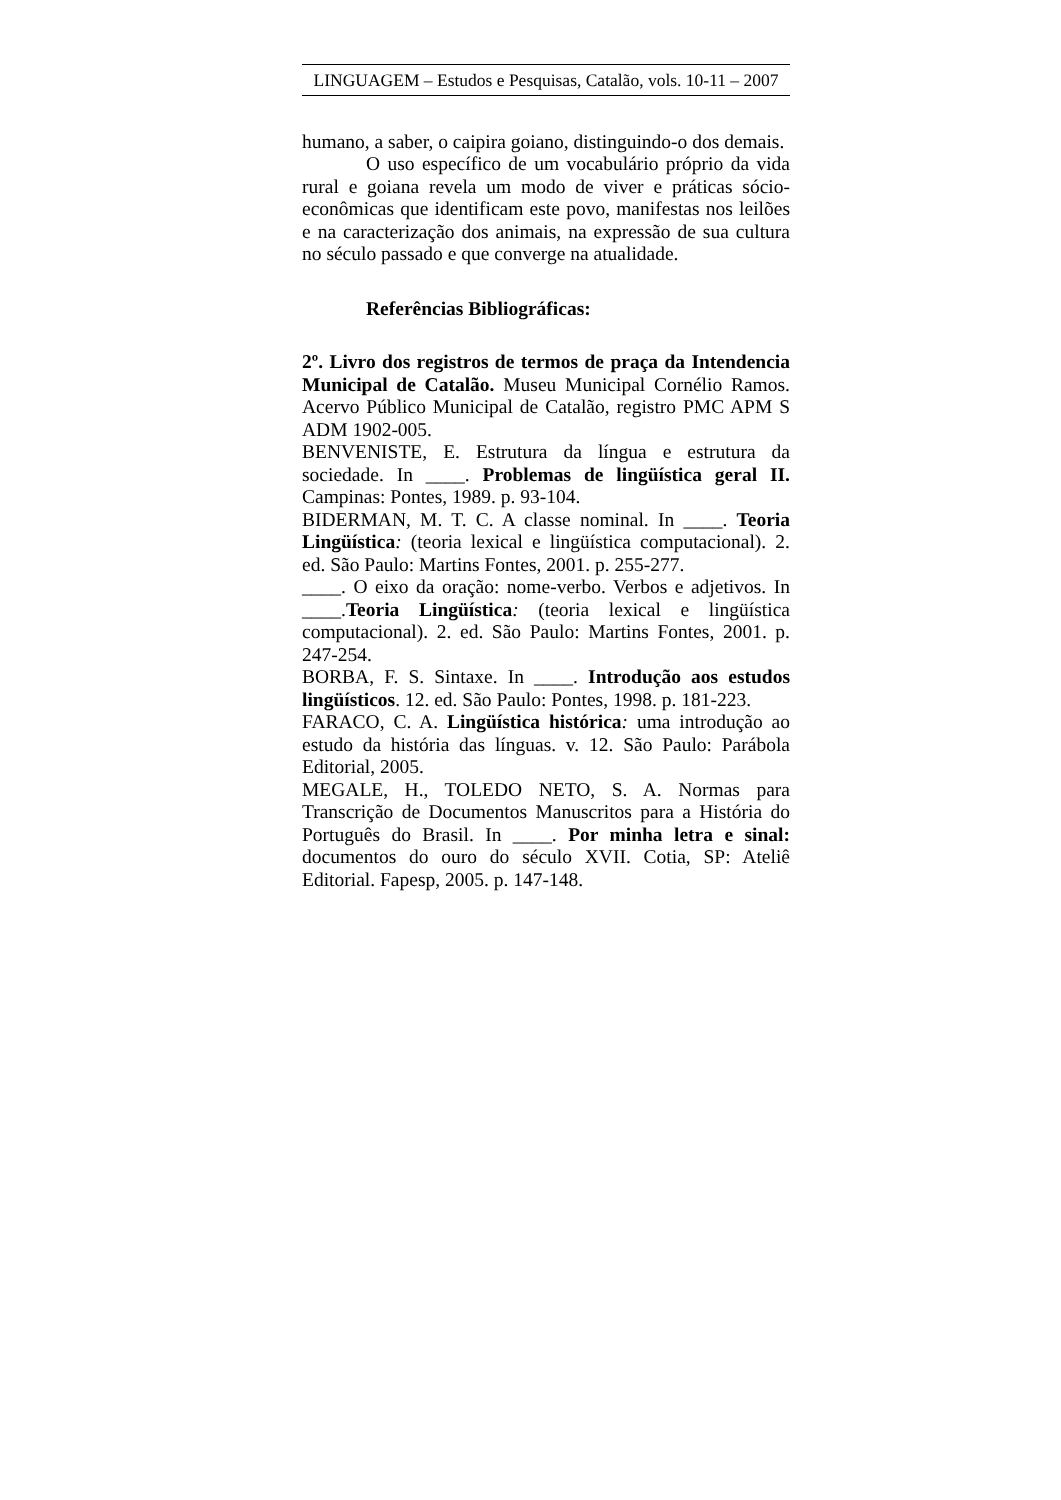LINGUAGEM – Estudos e Pesquisas, Catalão, vols. 10-11 – 2007
humano, a saber, o caipira goiano, distinguindo-o dos demais.
O uso específico de um vocabulário próprio da vida rural e goiana revela um modo de viver e práticas sócio-econômicas que identificam este povo, manifestas nos leilões e na caracterização dos animais, na expressão de sua cultura no século passado e que converge na atualidade.
Referências Bibliográficas:
2º. Livro dos registros de termos de praça da Intendencia Municipal de Catalão. Museu Municipal Cornélio Ramos. Acervo Público Municipal de Catalão, registro PMC APM S ADM 1902-005.
BENVENISTE, E. Estrutura da língua e estrutura da sociedade. In ____. Problemas de lingüística geral II. Campinas: Pontes, 1989. p. 93-104.
BIDERMAN, M. T. C. A classe nominal. In ____. Teoria Lingüística: (teoria lexical e lingüística computacional). 2. ed. São Paulo: Martins Fontes, 2001. p. 255-277.
____. O eixo da oração: nome-verbo. Verbos e adjetivos. In ____.Teoria Lingüística: (teoria lexical e lingüística computacional). 2. ed. São Paulo: Martins Fontes, 2001. p. 247-254.
BORBA, F. S. Sintaxe. In ____. Introdução aos estudos lingüísticos. 12. ed. São Paulo: Pontes, 1998. p. 181-223.
FARACO, C. A. Lingüística histórica: uma introdução ao estudo da história das línguas. v. 12. São Paulo: Parábola Editorial, 2005.
MEGALE, H., TOLEDO NETO, S. A. Normas para Transcrição de Documentos Manuscritos para a História do Português do Brasil. In ____. Por minha letra e sinal: documentos do ouro do século XVII. Cotia, SP: Ateliê Editorial. Fapesp, 2005. p. 147-148.